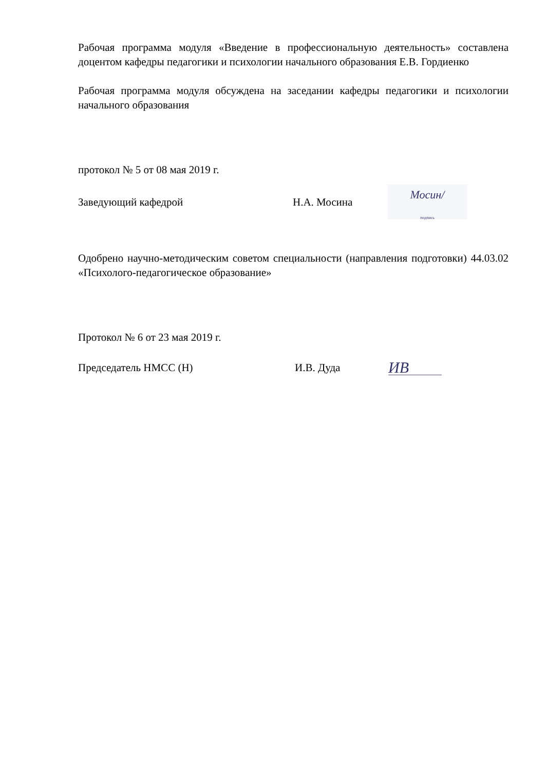Рабочая программа модуля «Введение в профессиональную деятельность» составлена доцентом кафедры педагогики и психологии начального образования Е.В. Гордиенко
Рабочая программа модуля обсуждена на заседании кафедры педагогики и психологии начального образования
протокол № 5 от 08 мая 2019 г.
Заведующий кафедрой Н.А. Мосина Мосин/
подпись
Одобрено научно-методическим советом специальности (направления подготовки) 44.03.02 «Психолого-педагогическое образование»
Протокол № 6 от 23 мая 2019 г.
Председатель НМСС (Н) И.В. Дуда ИВ